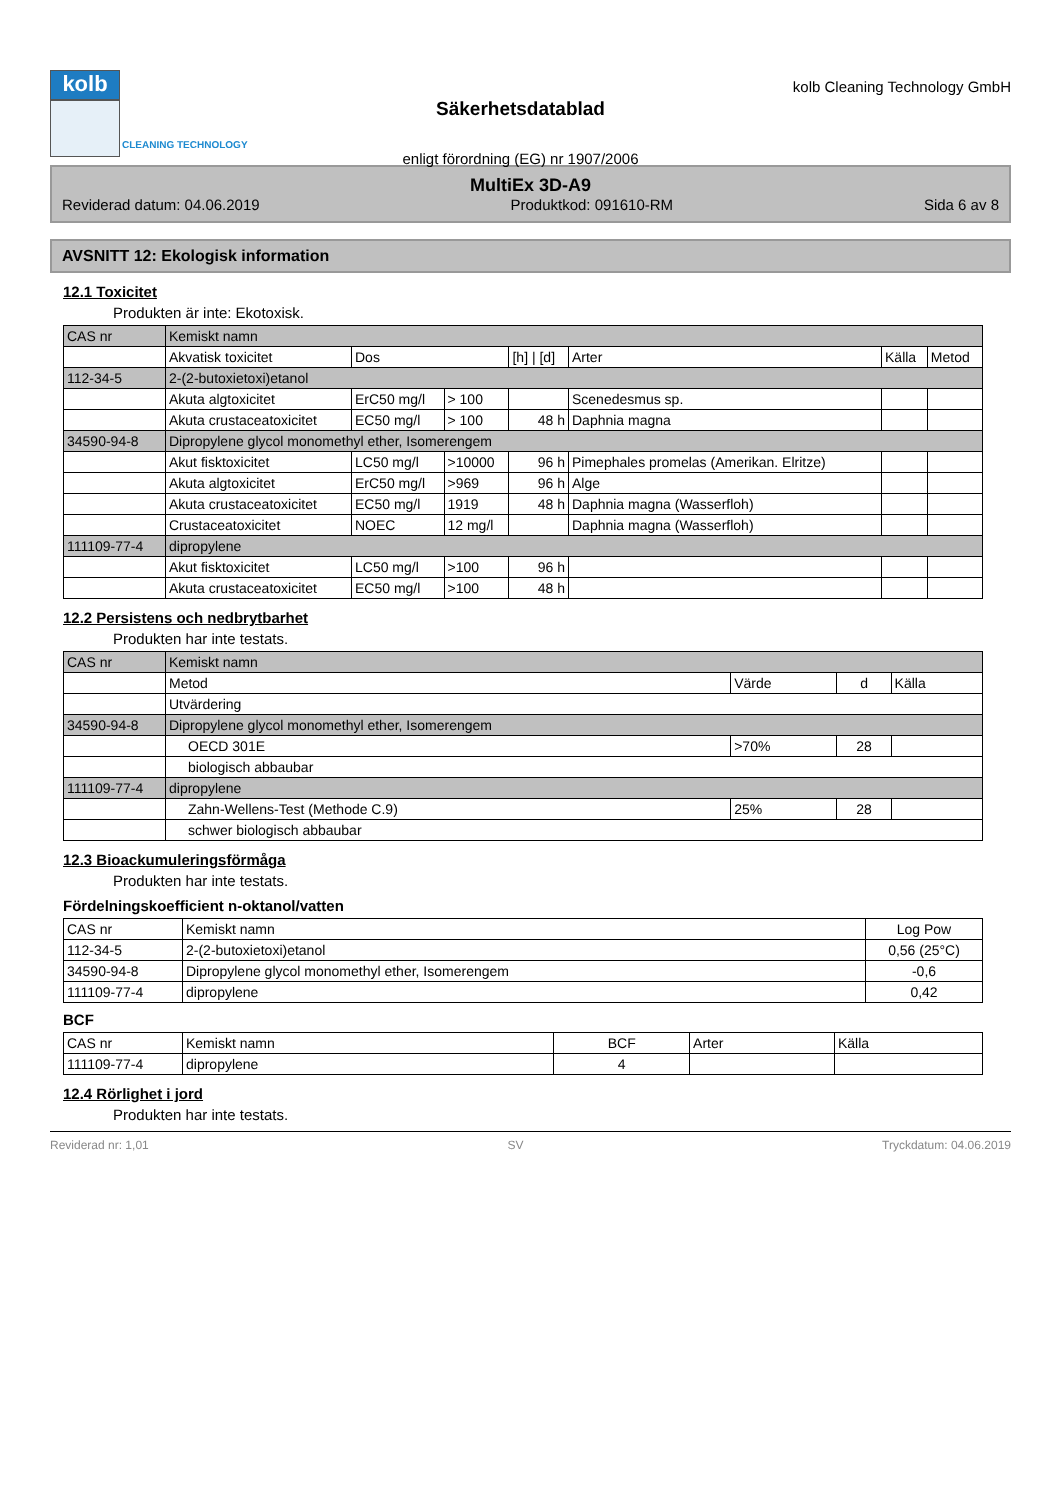kolb
CLEANING TECHNOLOGY
Säkerhetsdatablad
enligt förordning (EG) nr 1907/2006
kolb Cleaning Technology GmbH
MultiEx 3D-A9
Reviderad datum: 04.06.2019 Produktkod: 091610-RM Sida 6 av 8
AVSNITT 12: Ekologisk information
12.1 Toxicitet
Produkten är inte: Ekotoxisk.
| CAS nr | Kemiskt namn | | | | | | |
| | Akvatisk toxicitet | Dos | | [h] / [d] | Arter | Källa | Metod |
| 112-34-5 | 2-(2-butoxietoxi)etanol | | | | | | |
| | Akuta algtoxicitet | ErC50 mg/l | > 100 | | Scenedesmus sp. | | |
| | Akuta crustaceatoxicitet | EC50 mg/l | > 100 | 48 h | Daphnia magna | | |
| 34590-94-8 | Dipropylene glycol monomethyl ether, Isomerengem | | | | | | |
| | Akut fisktoxicitet | LC50 mg/l | >10000 | 96 h | Pimephales promelas (Amerikan. Elritze) | | |
| | Akuta algtoxicitet | ErC50 mg/l | >969 | 96 h | Alge | | |
| | Akuta crustaceatoxicitet | EC50 mg/l | 1919 | 48 h | Daphnia magna (Wasserfloh) | | |
| | Crustaceatoxicitet | NOEC | 12 mg/l | | Daphnia magna (Wasserfloh) | | |
| 111109-77-4 | dipropylene | | | | | | |
| | Akut fisktoxicitet | LC50 mg/l | >100 | 96 h | | | |
| | Akuta crustaceatoxicitet | EC50 mg/l | >100 | 48 h | | | |
12.2 Persistens och nedbrytbarhet
Produkten har inte testats.
| CAS nr | Kemiskt namn | | | |
| | Metod | Värde | d | Källa |
| | Utvärdering | | | |
| 34590-94-8 | Dipropylene glycol monomethyl ether, Isomerengem | | | |
| | OECD 301E | >70% | 28 | |
| | biologisch abbaubar | | | |
| 111109-77-4 | dipropylene | | | |
| | Zahn-Wellens-Test (Methode C.9) | 25% | 28 | |
| | schwer biologisch abbaubar | | | |
12.3 Bioackumuleringsförmåga
Produkten har inte testats.
Fördelningskoefficient n-oktanol/vatten
| CAS nr | Kemiskt namn | Log Pow |
| 112-34-5 | 2-(2-butoxietoxi)etanol | 0,56 (25°C) |
| 34590-94-8 | Dipropylene glycol monomethyl ether, Isomerengem | -0,6 |
| 111109-77-4 | dipropylene | 0,42 |
BCF
| CAS nr | Kemiskt namn | BCF | Arter | Källa |
| 111109-77-4 | dipropylene | 4 | | |
12.4 Rörlighet i jord
Produkten har inte testats.
Reviderad nr: 1,01 SV Tryckdatum: 04.06.2019